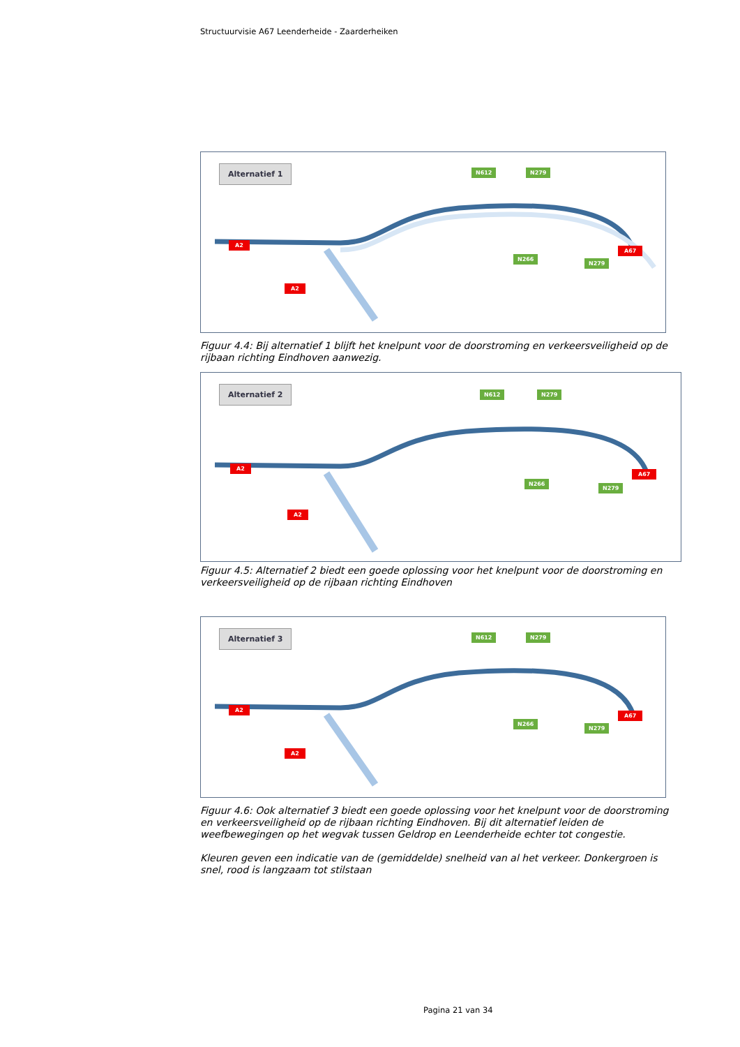Structuurvisie A67 Leenderheide - Zaarderheiken
Alternatief 1 N612 N279
N266
N279
A2
A2
A67
Figuur 4.4: Bij alternatief 1 blijft het knelpunt voor de doorstroming en verkeersveiligheid op de rijbaan richting Eindhoven aanwezig.
Alternatief 2 N612 N279
N266
N279
A2
A2
A67
Figuur 4.5: Alternatief 2 biedt een goede oplossing voor het knelpunt voor de doorstroming en verkeersveiligheid op de rijbaan richting Eindhoven
Alternatief 3 N612 N279
N266
N279
A2
A2
A67
Figuur 4.6: Ook alternatief 3 biedt een goede oplossing voor het knelpunt voor de doorstroming en verkeersveiligheid op de rijbaan richting Eindhoven. Bij dit alternatief leiden de weefbewegingen op het wegvak tussen Geldrop en Leenderheide echter tot congestie.
Kleuren geven een indicatie van de (gemiddelde) snelheid van al het verkeer. Donkergroen is snel, rood is langzaam tot stilstaan
Pagina 21 van 34